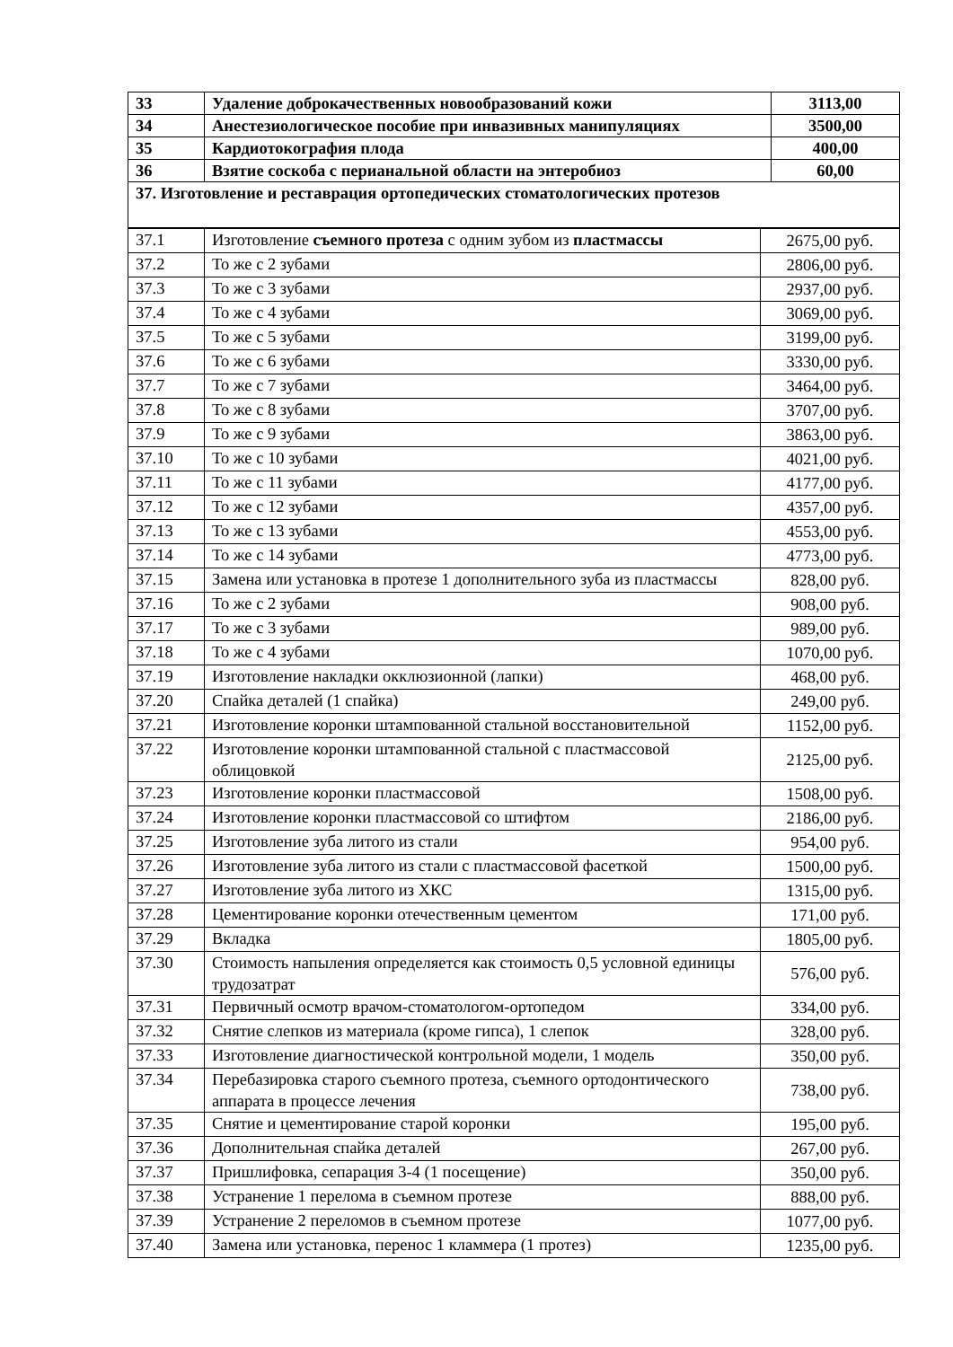| 33 | Удаление доброкачественных новообразований кожи | 3113,00 |
| 34 | Анестезиологическое пособие при инвазивных манипуляциях | 3500,00 |
| 35 | Кардиотокография плода | 400,00 |
| 36 | Взятие соскоба с перианальной области на энтеробиоз | 60,00 |
| 37. Изготовление и реставрация ортопедических стоматологических протезов | | |
| 37.1 | Изготовление съемного протеза с одним зубом из пластмассы | 2675,00 руб. |
| 37.2 | То же с 2 зубами | 2806,00 руб. |
| 37.3 | То же с 3 зубами | 2937,00 руб. |
| 37.4 | То же с 4 зубами | 3069,00 руб. |
| 37.5 | То же с 5 зубами | 3199,00 руб. |
| 37.6 | То же с 6 зубами | 3330,00 руб. |
| 37.7 | То же с 7 зубами | 3464,00 руб. |
| 37.8 | То же с 8 зубами | 3707,00 руб. |
| 37.9 | То же с 9 зубами | 3863,00 руб. |
| 37.10 | То же с 10 зубами | 4021,00 руб. |
| 37.11 | То же с 11 зубами | 4177,00 руб. |
| 37.12 | То же с 12 зубами | 4357,00 руб. |
| 37.13 | То же с 13 зубами | 4553,00 руб. |
| 37.14 | То же с 14 зубами | 4773,00 руб. |
| 37.15 | Замена или установка в протезе 1 дополнительного зуба из пластмассы | 828,00 руб. |
| 37.16 | То же с 2 зубами | 908,00 руб. |
| 37.17 | То же с 3 зубами | 989,00 руб. |
| 37.18 | То же с 4 зубами | 1070,00 руб. |
| 37.19 | Изготовление накладки окклюзионной (лапки) | 468,00 руб. |
| 37.20 | Спайка деталей (1 спайка) | 249,00 руб. |
| 37.21 | Изготовление коронки штампованной стальной восстановительной | 1152,00 руб. |
| 37.22 | Изготовление коронки штампованной стальной с пластмассовой облицовкой | 2125,00 руб. |
| 37.23 | Изготовление коронки пластмассовой | 1508,00 руб. |
| 37.24 | Изготовление коронки пластмассовой со штифтом | 2186,00 руб. |
| 37.25 | Изготовление зуба литого из стали | 954,00 руб. |
| 37.26 | Изготовление зуба литого из стали с пластмассовой фасеткой | 1500,00 руб. |
| 37.27 | Изготовление зуба литого из ХКС | 1315,00 руб. |
| 37.28 | Цементирование коронки отечественным цементом | 171,00 руб. |
| 37.29 | Вкладка | 1805,00 руб. |
| 37.30 | Стоимость напыления определяется как стоимость 0,5 условной единицы трудозатрат | 576,00 руб. |
| 37.31 | Первичный осмотр врачом-стоматологом-ортопедом | 334,00 руб. |
| 37.32 | Снятие слепков из материала (кроме гипса), 1 слепок | 328,00 руб. |
| 37.33 | Изготовление диагностической контрольной модели, 1 модель | 350,00 руб. |
| 37.34 | Перебазировка старого съемного протеза, съемного ортодонтического аппарата в процессе лечения | 738,00 руб. |
| 37.35 | Снятие и цементирование старой коронки | 195,00 руб. |
| 37.36 | Дополнительная спайка деталей | 267,00 руб. |
| 37.37 | Пришлифовка, сепарация 3-4 (1 посещение) | 350,00 руб. |
| 37.38 | Устранение 1 перелома в съемном протезе | 888,00 руб. |
| 37.39 | Устранение 2 переломов в съемном протезе | 1077,00 руб. |
| 37.40 | Замена или установка, перенос 1 кламмера (1 протез) | 1235,00 руб. |